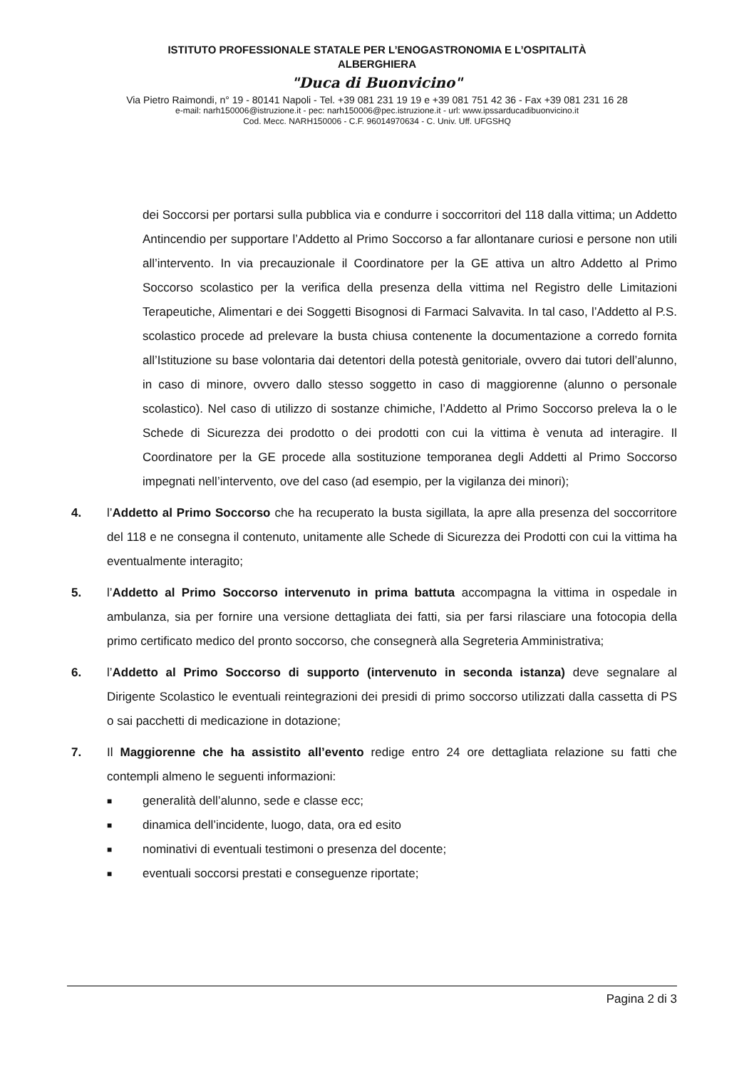ISTITUTO PROFESSIONALE STATALE PER L’ENOGASTRONOMIA E L’OSPITALITÀ
ALBERGHIERA
"Duca di Buonvicino"
Via Pietro Raimondi, n° 19 - 80141 Napoli - Tel. +39 081 231 19 19 e +39 081 751 42 36 - Fax +39 081 231 16 28
e-mail: narh150006@istruzione.it - pec: narh150006@pec.istruzione.it - url: www.ipssarducadibuonvicino.it
Cod. Mecc. NARH150006 - C.F. 96014970634 - C. Univ. Uff. UFGSHQ
dei Soccorsi per portarsi sulla pubblica via e condurre i soccorritori del 118 dalla vittima; un Addetto Antincendio per supportare l’Addetto al Primo Soccorso a far allontanare curiosi e persone non utili all’intervento. In via precauzionale il Coordinatore per la GE attiva un altro Addetto al Primo Soccorso scolastico per la verifica della presenza della vittima nel Registro delle Limitazioni Terapeutiche, Alimentari e dei Soggetti Bisognosi di Farmaci Salvavita. In tal caso, l’Addetto al P.S. scolastico procede ad prelevare la busta chiusa contenente la documentazione a corredo fornita all’Istituzione su base volontaria dai detentori della potestà genitoriale, ovvero dai tutori dell’alunno, in caso di minore, ovvero dallo stesso soggetto in caso di maggiorenne (alunno o personale scolastico). Nel caso di utilizzo di sostanze chimiche, l’Addetto al Primo Soccorso preleva la o le Schede di Sicurezza dei prodotto o dei prodotti con cui la vittima è venuta ad interagire. Il Coordinatore per la GE procede alla sostituzione temporanea degli Addetti al Primo Soccorso impegnati nell’intervento, ove del caso (ad esempio, per la vigilanza dei minori);
4. l’Addetto al Primo Soccorso che ha recuperato la busta sigillata, la apre alla presenza del soccorritore del 118 e ne consegna il contenuto, unitamente alle Schede di Sicurezza dei Prodotti con cui la vittima ha eventualmente interagito;
5. l’Addetto al Primo Soccorso intervenuto in prima battuta accompagna la vittima in ospedale in ambulanza, sia per fornire una versione dettagliata dei fatti, sia per farsi rilasciare una fotocopia della primo certificato medico del pronto soccorso, che consegnerà alla Segreteria Amministrativa;
6. l’Addetto al Primo Soccorso di supporto (intervenuto in seconda istanza) deve segnalare al Dirigente Scolastico le eventuali reintegrazioni dei presidi di primo soccorso utilizzati dalla cassetta di PS o sai pacchetti di medicazione in dotazione;
7. Il Maggiorenne che ha assistito all’evento redige entro 24 ore dettagliata relazione su fatti che contempli almeno le seguenti informazioni:
■ generalità dell’alunno, sede e classe ecc;
■ dinamica dell’incidente, luogo, data, ora ed esito
■ nominativi di eventuali testimoni o presenza del docente;
■ eventuali soccorsi prestati e conseguenze riportate;
Pagina 2 di 3